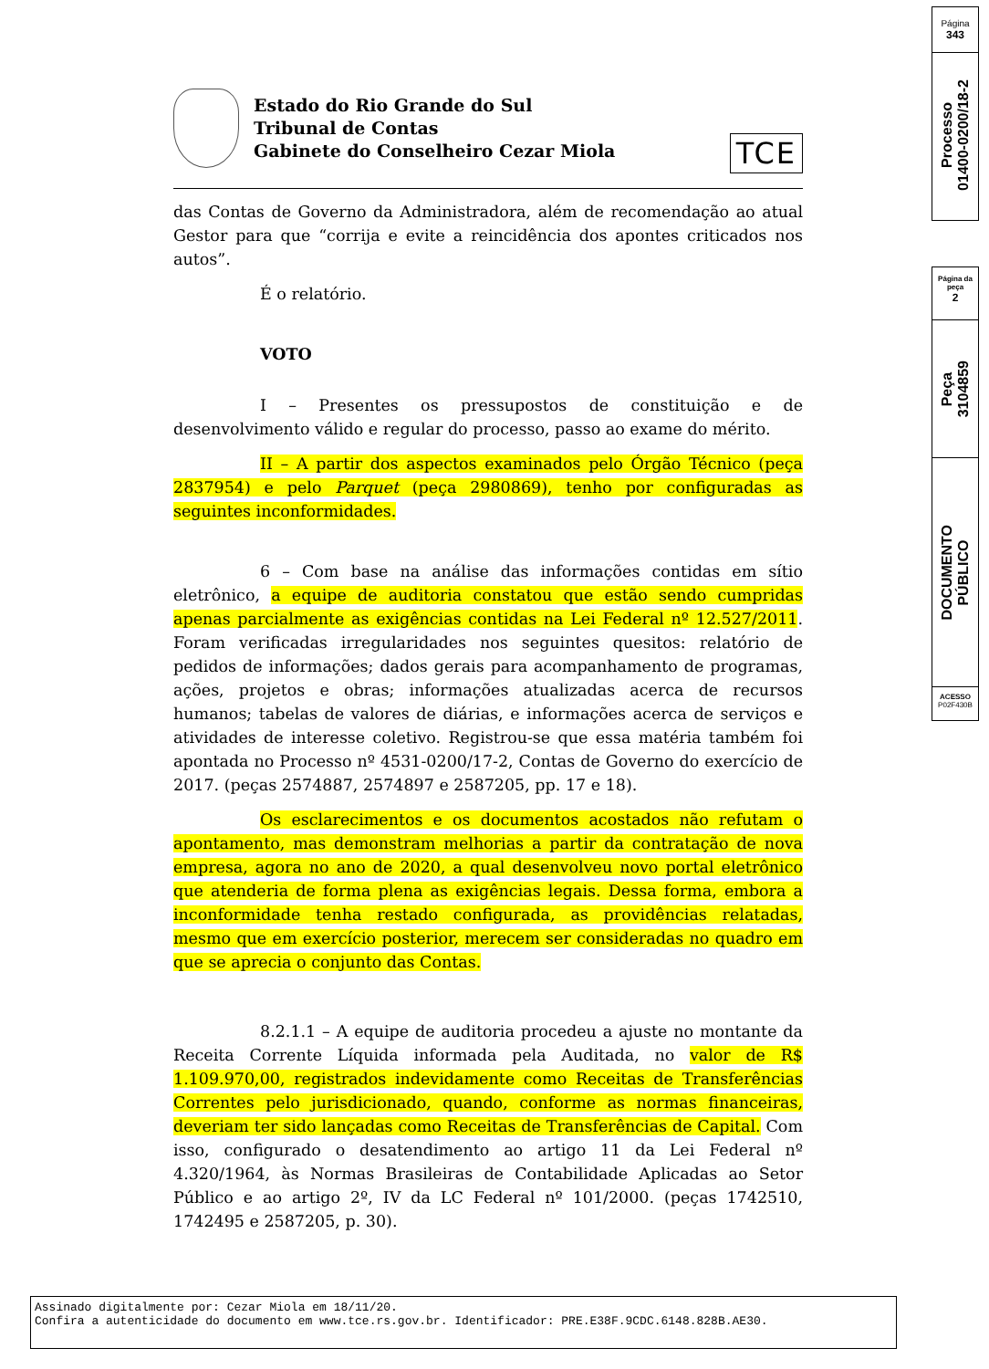Estado do Rio Grande do Sul
Tribunal de Contas
Gabinete do Conselheiro Cezar Miola
TCE
das Contas de Governo da Administradora, além de recomendação ao atual Gestor para que “corrija e evite a reincidência dos apontes criticados nos autos”.
É o relatório.
VOTO
I – Presentes os pressupostos de constituição e de desenvolvimento válido e regular do processo, passo ao exame do mérito.
II – A partir dos aspectos examinados pelo Órgão Técnico (peça 2837954) e pelo Parquet (peça 2980869), tenho por configuradas as seguintes inconformidades.
6 – Com base na análise das informações contidas em sítio eletrônico, a equipe de auditoria constatou que estão sendo cumpridas apenas parcialmente as exigências contidas na Lei Federal nº 12.527/2011. Foram verificadas irregularidades nos seguintes quesitos: relatório de pedidos de informações; dados gerais para acompanhamento de programas, ações, projetos e obras; informações atualizadas acerca de recursos humanos; tabelas de valores de diárias, e informações acerca de serviços e atividades de interesse coletivo. Registrou-se que essa matéria também foi apontada no Processo nº 4531-0200/17-2, Contas de Governo do exercício de 2017. (peças 2574887, 2574897 e 2587205, pp. 17 e 18).
Os esclarecimentos e os documentos acostados não refutam o apontamento, mas demonstram melhorias a partir da contratação de nova empresa, agora no ano de 2020, a qual desenvolveu novo portal eletrônico que atenderia de forma plena as exigências legais. Dessa forma, embora a inconformidade tenha restado configurada, as providências relatadas, mesmo que em exercício posterior, merecem ser consideradas no quadro em que se aprecia o conjunto das Contas.
8.2.1.1 – A equipe de auditoria procedeu a ajuste no montante da Receita Corrente Líquida informada pela Auditada, no valor de R$ 1.109.970,00, registrados indevidamente como Receitas de Transferências Correntes pelo jurisdicionado, quando, conforme as normas financeiras, deveriam ter sido lançadas como Receitas de Transferências de Capital. Com isso, configurado o desatendimento ao artigo 11 da Lei Federal nº 4.320/1964, às Normas Brasileiras de Contabilidade Aplicadas ao Setor Público e ao artigo 2º, IV da LC Federal nº 101/2000. (peças 1742510, 1742495 e 2587205, p. 30).
Página
343
Processo
01400-0200/18-2
Página da peça
2
Peça
3104859
DOCUMENTO
PÚBLICO
ACESSO
P02F430B
Assinado digitalmente por: Cezar Miola em 18/11/20.
Confira a autenticidade do documento em www.tce.rs.gov.br. Identificador: PRE.E38F.9CDC.6148.828B.AE30.